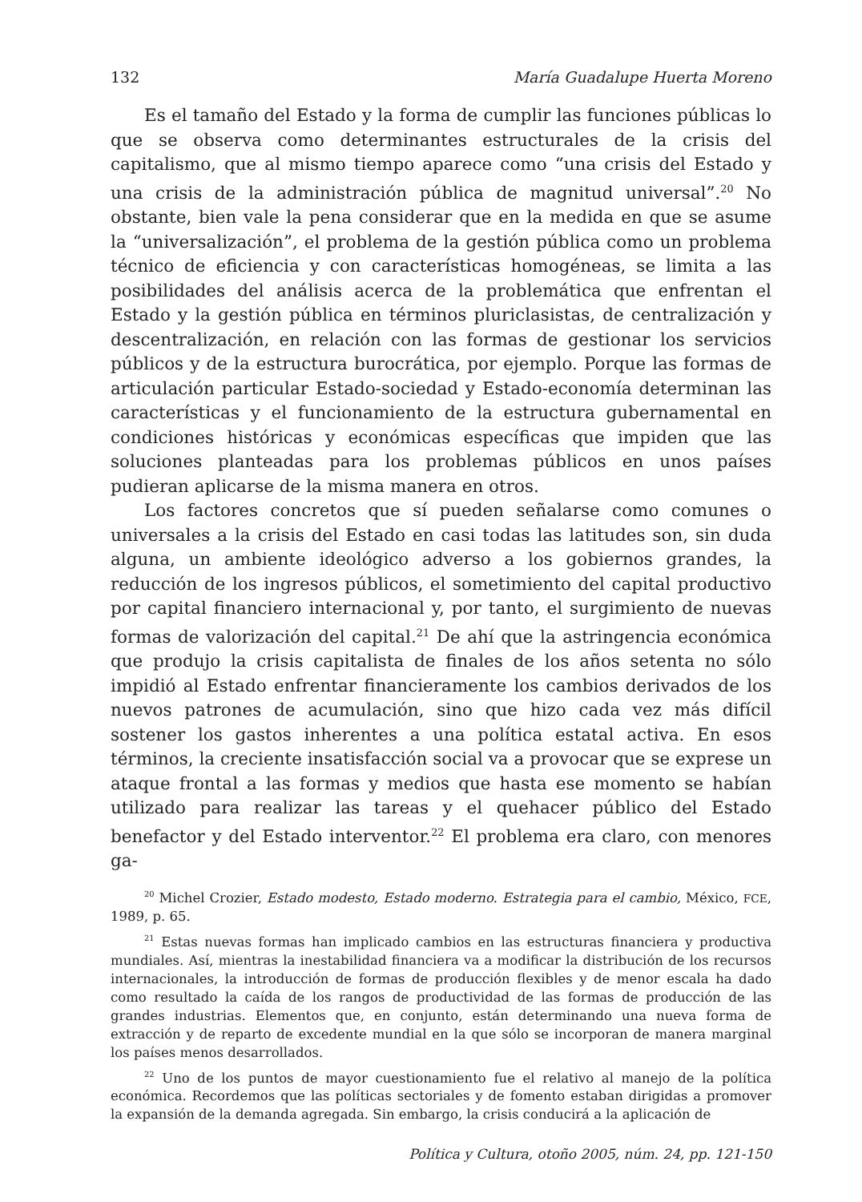132 María Guadalupe Huerta Moreno
Es el tamaño del Estado y la forma de cumplir las funciones públicas lo que se observa como determinantes estructurales de la crisis del capitalismo, que al mismo tiempo aparece como “una crisis del Estado y una crisis de la administración pública de magnitud universal”.<sup>20</sup> No obstante, bien vale la pena considerar que en la medida en que se asume la “universalización”, el problema de la gestión pública como un problema técnico de eficiencia y con características homogéneas, se limita a las posibilidades del análisis acerca de la problemática que enfrentan el Estado y la gestión pública en términos pluriclasistas, de centralización y descentralización, en relación con las formas de gestionar los servicios públicos y de la estructura burocrática, por ejemplo. Porque las formas de articulación particular Estado-sociedad y Estado-economía determinan las características y el funcionamiento de la estructura gubernamental en condiciones históricas y económicas específicas que impiden que las soluciones planteadas para los problemas públicos en unos países pudieran aplicarse de la misma manera en otros.
Los factores concretos que sí pueden señalarse como comunes o universales a la crisis del Estado en casi todas las latitudes son, sin duda alguna, un ambiente ideológico adverso a los gobiernos grandes, la reducción de los ingresos públicos, el sometimiento del capital productivo por capital financiero internacional y, por tanto, el surgimiento de nuevas formas de valorización del capital.<sup>21</sup> De ahí que la astringencia económica que produjo la crisis capitalista de finales de los años setenta no sólo impidió al Estado enfrentar financieramente los cambios derivados de los nuevos patrones de acumulación, sino que hizo cada vez más difícil sostener los gastos inherentes a una política estatal activa. En esos términos, la creciente insatisfacción social va a provocar que se exprese un ataque frontal a las formas y medios que hasta ese momento se habían utilizado para realizar las tareas y el quehacer público del Estado benefactor y del Estado interventor.<sup>22</sup> El problema era claro, con menores ga-
<sup>20</sup> Michel Crozier, Estado modesto, Estado moderno. Estrategia para el cambio, México, FCE, 1989, p. 65.
<sup>21</sup> Estas nuevas formas han implicado cambios en las estructuras financiera y productiva mundiales. Así, mientras la inestabilidad financiera va a modificar la distribución de los recursos internacionales, la introducción de formas de producción flexibles y de menor escala ha dado como resultado la caída de los rangos de productividad de las formas de producción de las grandes industrias. Elementos que, en conjunto, están determinando una nueva forma de extracción y de reparto de excedente mundial en la que sólo se incorporan de manera marginal los países menos desarrollados.
<sup>22</sup> Uno de los puntos de mayor cuestionamiento fue el relativo al manejo de la política económica. Recordemos que las políticas sectoriales y de fomento estaban dirigidas a promover la expansión de la demanda agregada. Sin embargo, la crisis conducirá a la aplicación de
Política y Cultura, otoño 2005, núm. 24, pp. 121-150